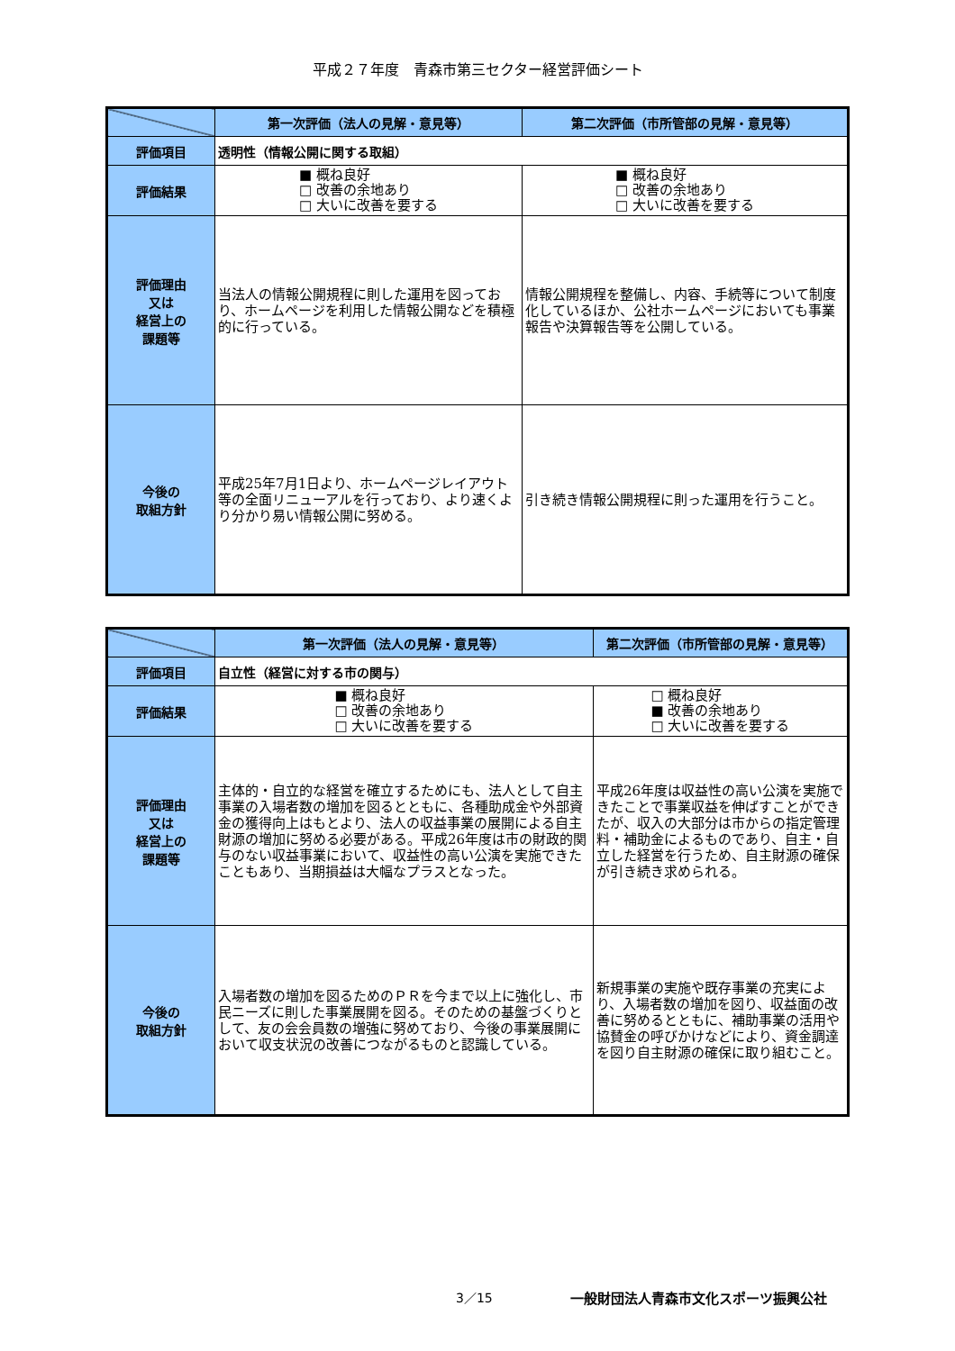平成２７年度　青森市第三セクター経営評価シート
| | 第一次評価（法人の見解・意見等） | 第二次評価（市所管部の見解・意見等） |
| --- | --- | --- |
| 評価項目 | 透明性（情報公開に関する取組） | |
| 評価結果 | ■ 概ね良好 □ 改善の余地あり □ 大いに改善を要する | ■ 概ね良好 □ 改善の余地あり □ 大いに改善を要する |
| 評価理由 又は 経営上の 課題等 | 当法人の情報公開規程に則した運用を図っており、ホームページを利用した情報公開などを積極的に行っている。 | 情報公開規程を整備し、内容、手続等について制度化しているほか、公社ホームページにおいても事業報告や決算報告等を公開している。 |
| 今後の 取組方針 | 平成25年7月1日より、ホームページレイアウト等の全面リニューアルを行っており、より速くより分かり易い情報公開に努める。 | 引き続き情報公開規程に則った運用を行うこと。 |
| | 第一次評価（法人の見解・意見等） | 第二次評価（市所管部の見解・意見等） |
| --- | --- | --- |
| 評価項目 | 自立性（経営に対する市の関与） | |
| 評価結果 | ■ 概ね良好 □ 改善の余地あり □ 大いに改善を要する | □ 概ね良好 ■ 改善の余地あり □ 大いに改善を要する |
| 評価理由 又は 経営上の 課題等 | 主体的・自立的な経営を確立するためにも、法人として自主事業の入場者数の増加を図るとともに、各種助成金や外部資金の獲得向上はもとより、法人の収益事業の展開による自主財源の増加に努める必要がある。平成26年度は市の財政的関与のない収益事業において、収益性の高い公演を実施できたこともあり、当期損益は大幅なプラスとなった。 | 平成26年度は収益性の高い公演を実施できたことで事業収益を伸ばすことができたが、収入の大部分は市からの指定管理料・補助金によるものであり、自主・自立した経営を行うため、自主財源の確保が引き続き求められる。 |
| 今後の 取組方針 | 入場者数の増加を図るためのＰＲを今まで以上に強化し、市民ニーズに則した事業展開を図る。そのための基盤づくりとして、友の会会員数の増強に努めており、今後の事業展開において収支状況の改善につながるものと認識している。 | 新規事業の実施や既存事業の充実により、入場者数の増加を図り、収益面の改善に努めるとともに、補助事業の活用や協賛金の呼びかけなどにより、資金調達を図り自主財源の確保に取り組むこと。 |
3／15 一般財団法人青森市文化スポーツ振興公社